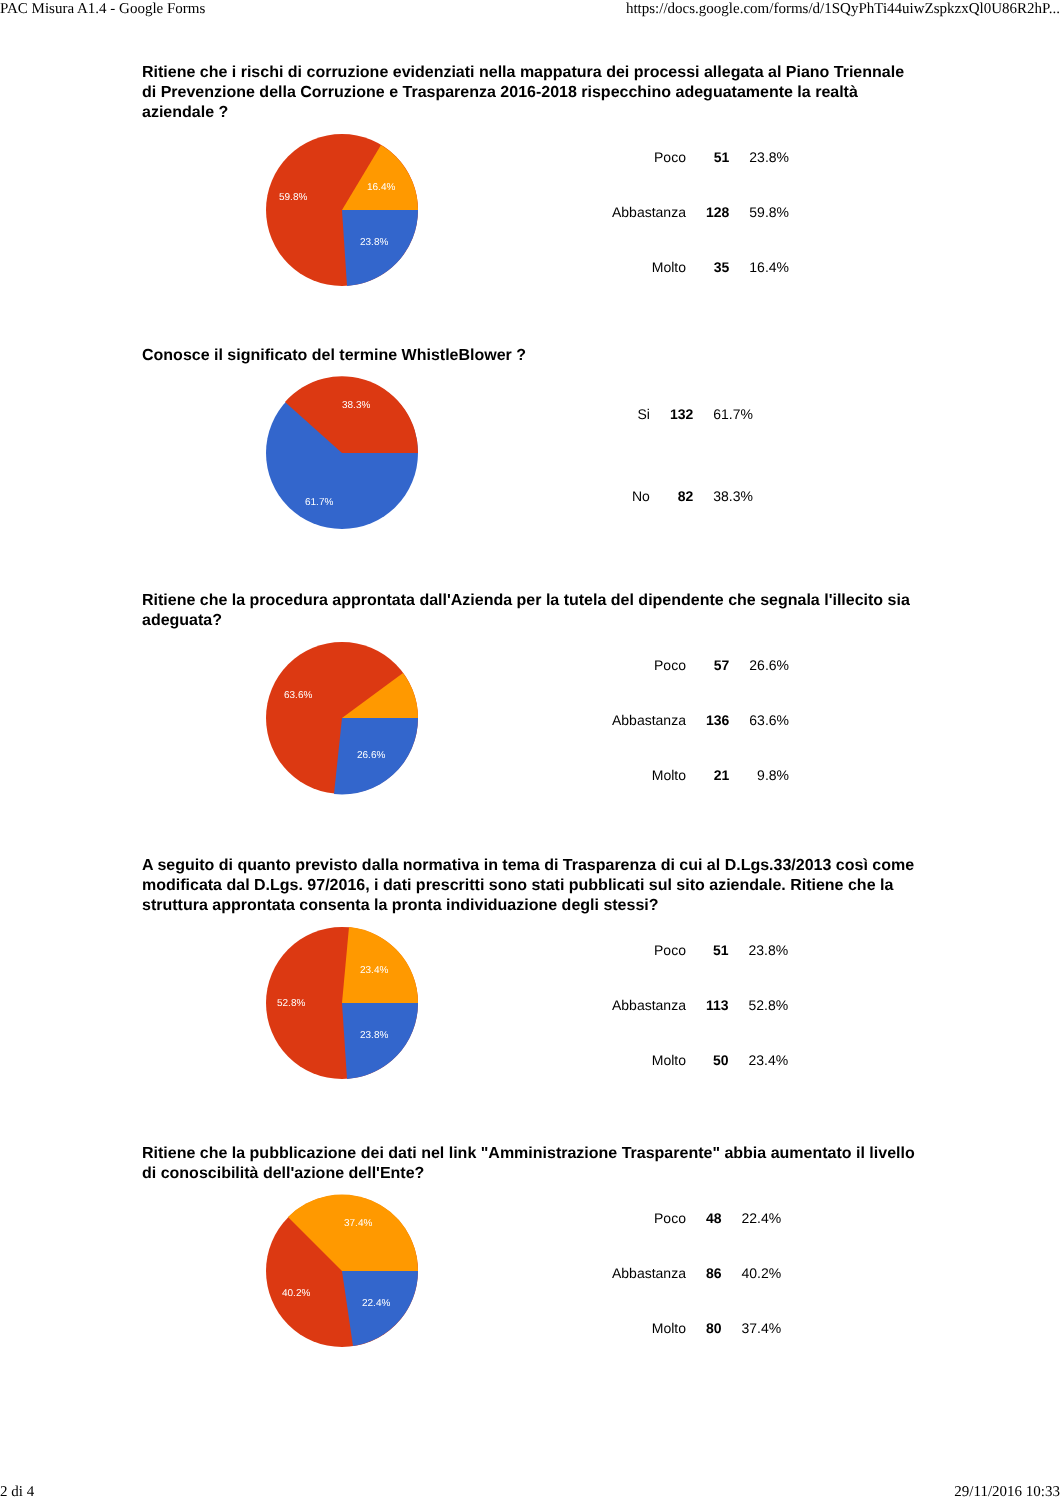PAC Misura A1.4 - Google Forms https://docs.google.com/forms/d/1SQyPhTi44uiwZspkzxQl0U86R2hP...
Ritiene che i rischi di corruzione evidenziati nella mappatura dei processi allegata al Piano Triennale di Prevenzione della Corruzione e Trasparenza 2016-2018 rispecchino adeguatamente la realtà aziendale ?
16.4%
59.8%
23.8%
| Poco | 51 | 23.8% |
| Abbastanza | 128 | 59.8% |
| Molto | 35 | 16.4% |
Conosce il significato del termine WhistleBlower ?
38.3%
61.7%
| Si | 132 | 61.7% |
| No | 82 | 38.3% |
Ritiene che la procedura approntata dall'Azienda per la tutela del dipendente che segnala l'illecito sia adeguata?
63.6%
26.6%
| Poco | 57 | 26.6% |
| Abbastanza | 136 | 63.6% |
| Molto | 21 | 9.8% |
A seguito di quanto previsto dalla normativa in tema di Trasparenza di cui al D.Lgs.33/2013 così come modificata dal D.Lgs. 97/2016, i dati prescritti sono stati pubblicati sul sito aziendale. Ritiene che la struttura approntata consenta la pronta individuazione degli stessi?
23.4%
52.8%
23.8%
| Poco | 51 | 23.8% |
| Abbastanza | 113 | 52.8% |
| Molto | 50 | 23.4% |
Ritiene che la pubblicazione dei dati nel link "Amministrazione Trasparente" abbia aumentato il livello di conoscibilità dell'azione dell'Ente?
37.4%
40.2%
22.4%
| Poco | 48 | 22.4% |
| Abbastanza | 86 | 40.2% |
| Molto | 80 | 37.4% |
2 di 4 29/11/2016 10:33